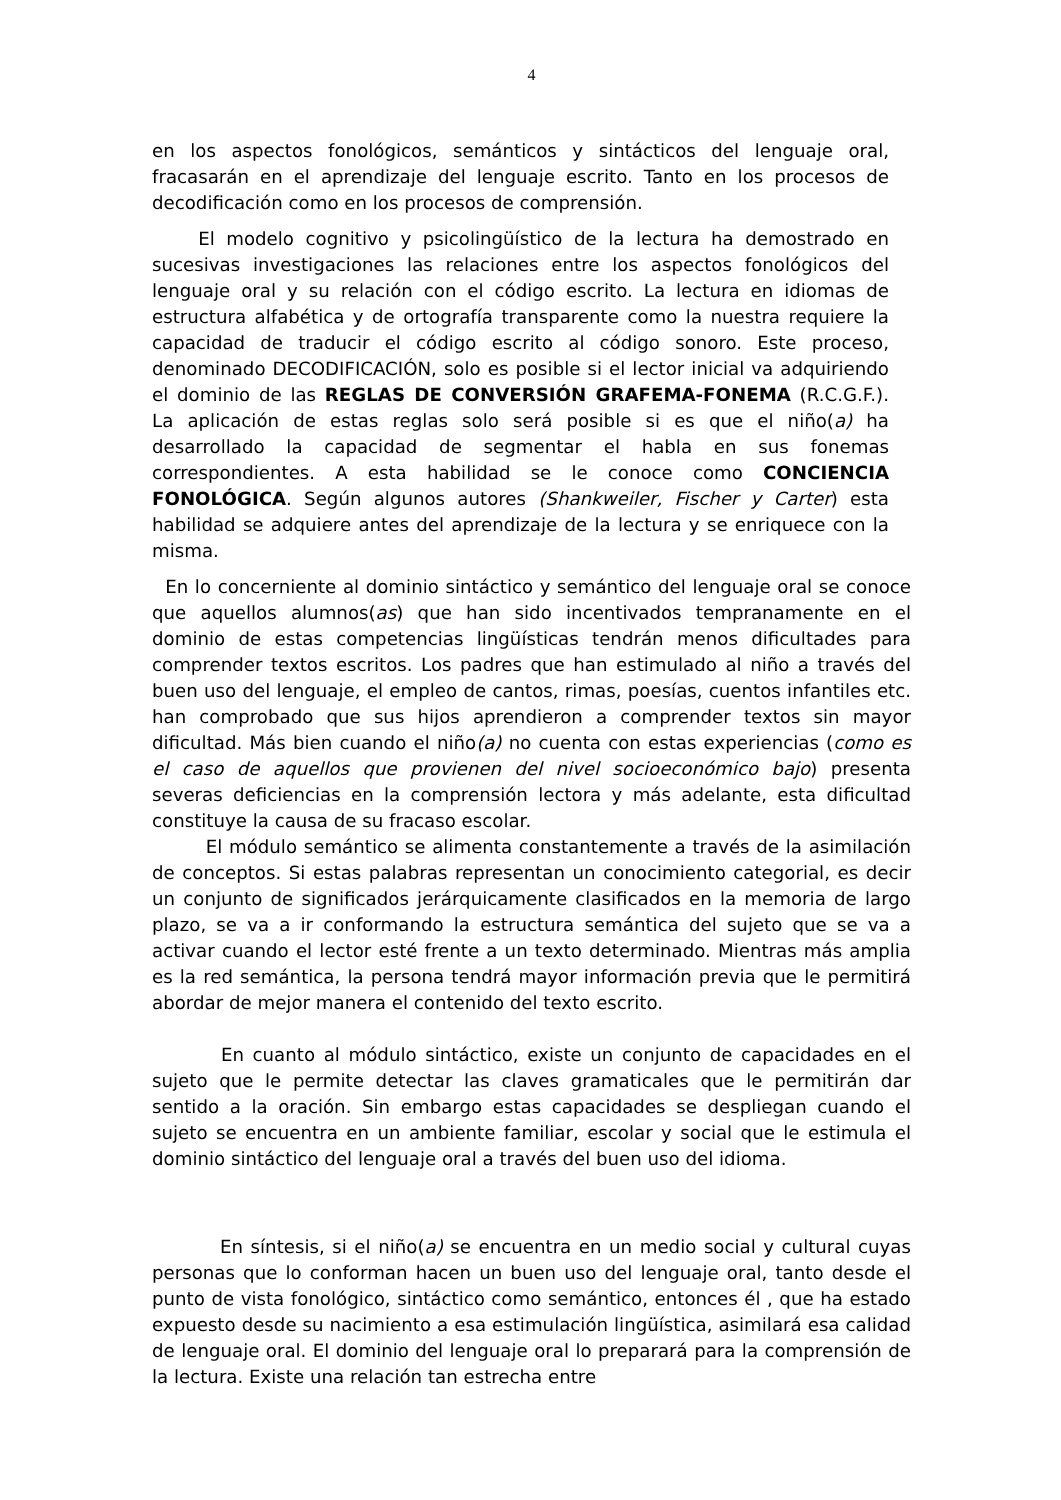4
en los aspectos fonológicos, semánticos y sintácticos del lenguaje oral, fracasarán en el aprendizaje del lenguaje escrito. Tanto en los procesos de decodificación como en los procesos de comprensión.
El modelo cognitivo y psicolingüístico de la lectura ha demostrado en sucesivas investigaciones las relaciones entre los aspectos fonológicos del lenguaje oral y su relación con el código escrito. La lectura en idiomas de estructura alfabética y de ortografía transparente como la nuestra requiere la capacidad de traducir el código escrito al código sonoro. Este proceso, denominado DECODIFICACIÓN, solo es posible si el lector inicial va adquiriendo el dominio de las REGLAS DE CONVERSIÓN GRAFEMA-FONEMA (R.C.G.F.). La aplicación de estas reglas solo será posible si es que el niño(a) ha desarrollado la capacidad de segmentar el habla en sus fonemas correspondientes. A esta habilidad se le conoce como CONCIENCIA FONOLÓGICA. Según algunos autores (Shankweiler, Fischer y Carter) esta habilidad se adquiere antes del aprendizaje de la lectura y se enriquece con la misma.
En lo concerniente al dominio sintáctico y semántico del lenguaje oral se conoce que aquellos alumnos(as) que han sido incentivados tempranamente en el dominio de estas competencias lingüísticas tendrán menos dificultades para comprender textos escritos. Los padres que han estimulado al niño a través del buen uso del lenguaje, el empleo de cantos, rimas, poesías, cuentos infantiles etc. han comprobado que sus hijos aprendieron a comprender textos sin mayor dificultad. Más bien cuando el niño(a) no cuenta con estas experiencias (como es el caso de aquellos que provienen del nivel socioeconómico bajo) presenta severas deficiencias en la comprensión lectora y más adelante, esta dificultad constituye la causa de su fracaso escolar.
El módulo semántico se alimenta constantemente a través de la asimilación de conceptos. Si estas palabras representan un conocimiento categorial, es decir un conjunto de significados jerárquicamente clasificados en la memoria de largo plazo, se va a ir conformando la estructura semántica del sujeto que se va a activar cuando el lector esté frente a un texto determinado. Mientras más amplia es la red semántica, la persona tendrá mayor información previa que le permitirá abordar de mejor manera el contenido del texto escrito.
En cuanto al módulo sintáctico, existe un conjunto de capacidades en el sujeto que le permite detectar las claves gramaticales que le permitirán dar sentido a la oración. Sin embargo estas capacidades se despliegan cuando el sujeto se encuentra en un ambiente familiar, escolar y social que le estimula el dominio sintáctico del lenguaje oral a través del buen uso del idioma.
En síntesis, si el niño(a) se encuentra en un medio social y cultural cuyas personas que lo conforman hacen un buen uso del lenguaje oral, tanto desde el punto de vista fonológico, sintáctico como semántico, entonces él , que ha estado expuesto desde su nacimiento a esa estimulación lingüística, asimilará esa calidad de lenguaje oral. El dominio del lenguaje oral lo preparará para la comprensión de la lectura. Existe una relación tan estrecha entre